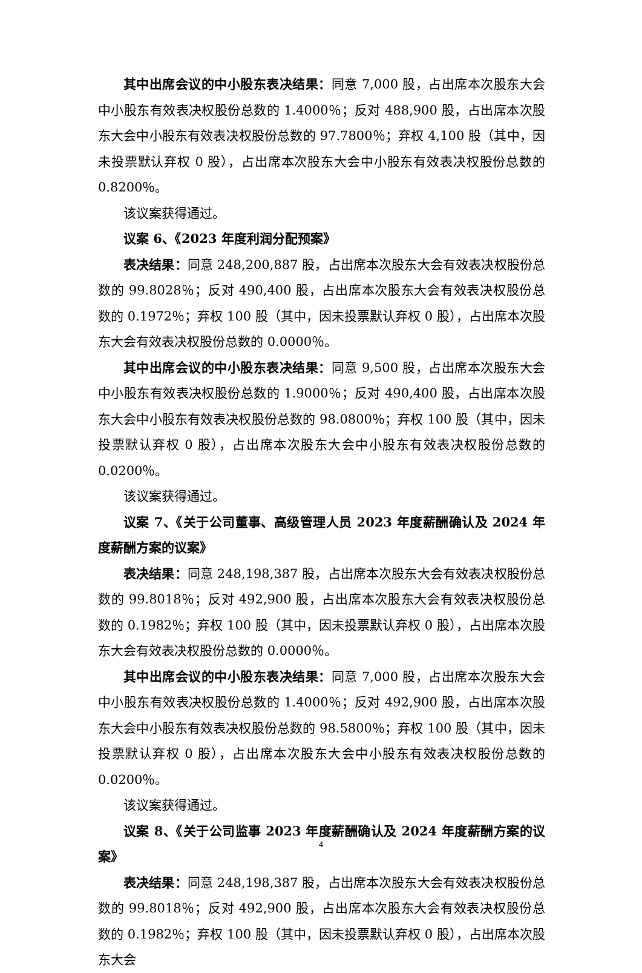其中出席会议的中小股东表决结果：同意 7,000 股，占出席本次股东大会中小股东有效表决权股份总数的 1.4000％；反对 488,900 股，占出席本次股东大会中小股东有效表决权股份总数的 97.7800％；弃权 4,100 股（其中，因未投票默认弃权 0 股），占出席本次股东大会中小股东有效表决权股份总数的 0.8200％。
该议案获得通过。
议案 6、《2023 年度利润分配预案》
表决结果：同意 248,200,887 股，占出席本次股东大会有效表决权股份总数的 99.8028％；反对 490,400 股，占出席本次股东大会有效表决权股份总数的 0.1972％；弃权 100 股（其中，因未投票默认弃权 0 股），占出席本次股东大会有效表决权股份总数的 0.0000％。
其中出席会议的中小股东表决结果：同意 9,500 股，占出席本次股东大会中小股东有效表决权股份总数的 1.9000％；反对 490,400 股，占出席本次股东大会中小股东有效表决权股份总数的 98.0800％；弃权 100 股（其中，因未投票默认弃权 0 股），占出席本次股东大会中小股东有效表决权股份总数的 0.0200％。
该议案获得通过。
议案 7、《关于公司董事、高级管理人员 2023 年度薪酬确认及 2024 年度薪酬方案的议案》
表决结果：同意 248,198,387 股，占出席本次股东大会有效表决权股份总数的 99.8018％；反对 492,900 股，占出席本次股东大会有效表决权股份总数的 0.1982％；弃权 100 股（其中，因未投票默认弃权 0 股），占出席本次股东大会有效表决权股份总数的 0.0000％。
其中出席会议的中小股东表决结果：同意 7,000 股，占出席本次股东大会中小股东有效表决权股份总数的 1.4000％；反对 492,900 股，占出席本次股东大会中小股东有效表决权股份总数的 98.5800％；弃权 100 股（其中，因未投票默认弃权 0 股），占出席本次股东大会中小股东有效表决权股份总数的 0.0200％。
该议案获得通过。
议案 8、《关于公司监事 2023 年度薪酬确认及 2024 年度薪酬方案的议案》
表决结果：同意 248,198,387 股，占出席本次股东大会有效表决权股份总数的 99.8018％；反对 492,900 股，占出席本次股东大会有效表决权股份总数的 0.1982％；弃权 100 股（其中，因未投票默认弃权 0 股），占出席本次股东大会
4